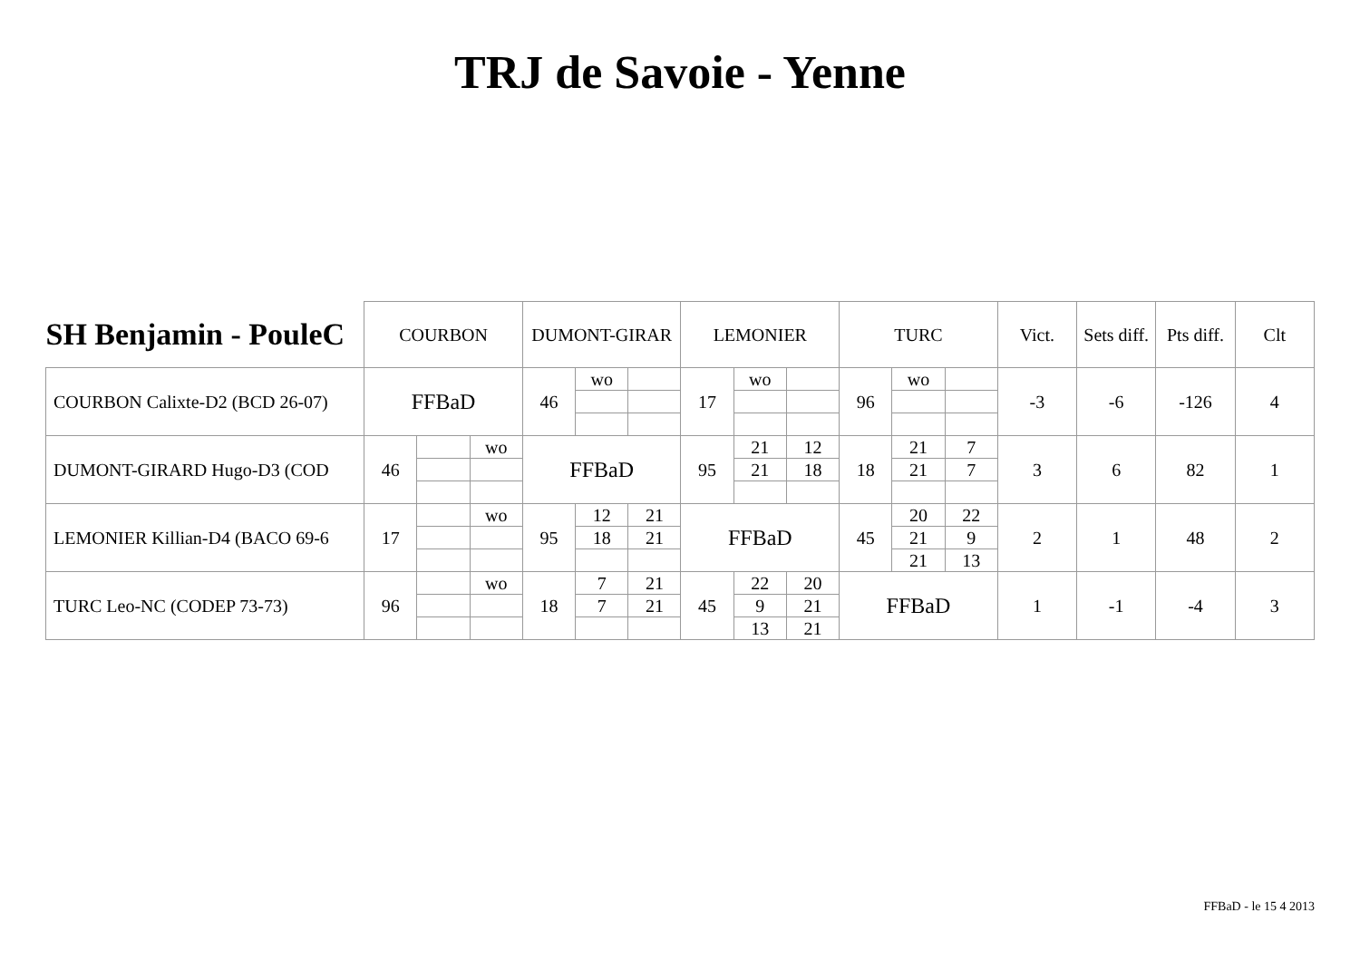TRJ de Savoie - Yenne
| SH Benjamin - PouleC | COURBON | | | DUMONT-GIRAR | | | LEMONIER | | | TURC | | | Vict. | Sets diff. | Pts diff. | Clt |
| --- | --- | --- | --- | --- | --- | --- | --- | --- | --- | --- | --- | --- | --- | --- | --- | --- |
| COURBON Calixte-D2 (BCD 26-07) | FFBaD | | | 46 | wo | | 17 | wo | | 96 | wo | | -3 | -6 | -126 | 4 |
| DUMONT-GIRARD Hugo-D3 (COD | 46 | | wo | FFBaD | | | 95 | 21 | 12 | 18 | 21 | 7 | 3 | 6 | 82 | 1 |
| | | | | | | | | 21 | 18 | | 21 | 7 | | | | |
| LEMONIER Killian-D4 (BACO 69-6 | 17 | | wo | 95 | 12 | 21 | FFBaD | | | 45 | 20 | 22 | 2 | 1 | 48 | 2 |
| | | | | | 18 | 21 | | | | | 21 | 9 | | | | |
| | | | | | | | | | | | 21 | 13 | | | | |
| TURC Leo-NC (CODEP 73-73) | 96 | | wo | 18 | 7 | 21 | 45 | 22 | 20 | FFBaD | | | 1 | -1 | -4 | 3 |
| | | | | | 7 | 21 | | 9 | 21 | | | | | | | |
| | | | | | | | | 13 | 21 | | | | | | | |
FFBaD - le 15 4 2013